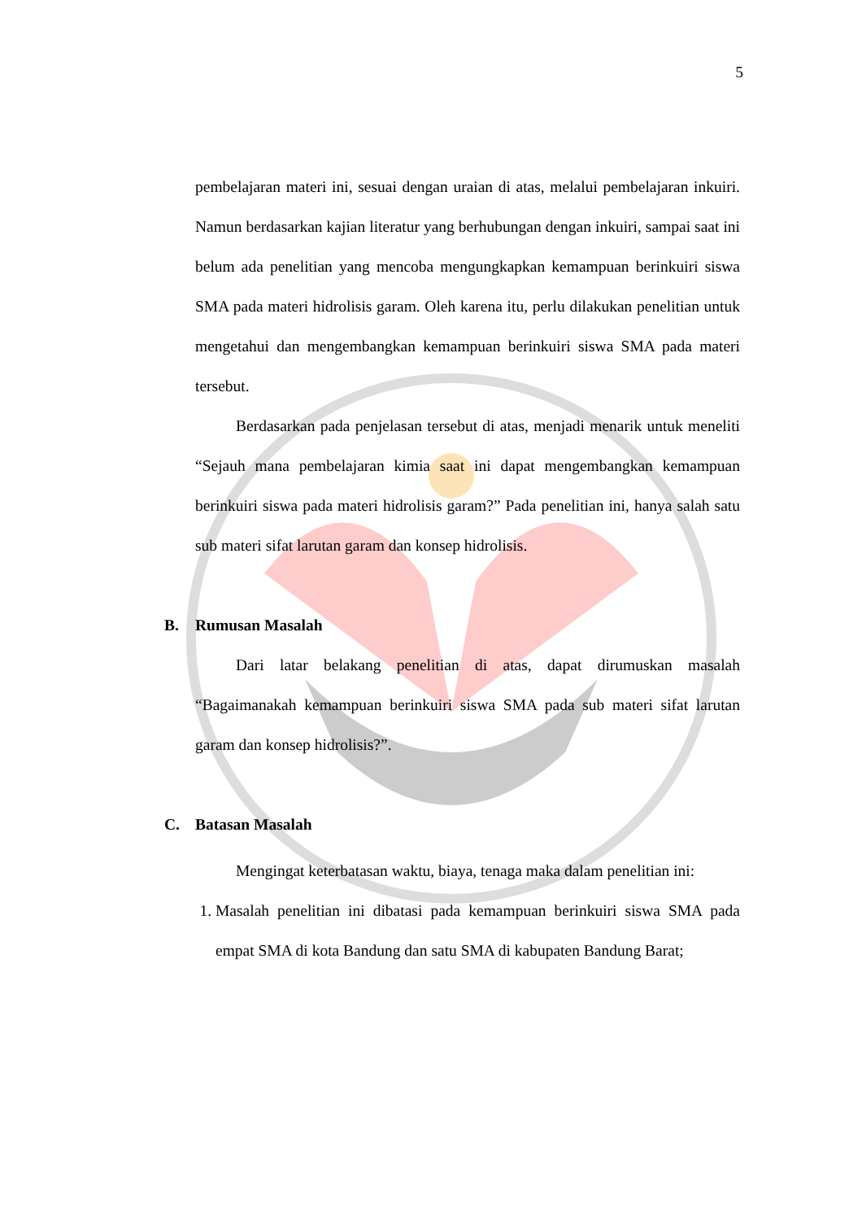5
pembelajaran materi ini, sesuai dengan uraian di atas, melalui pembelajaran inkuiri. Namun berdasarkan kajian literatur yang berhubungan dengan inkuiri, sampai saat ini belum ada penelitian yang mencoba mengungkapkan kemampuan berinkuiri siswa SMA pada materi hidrolisis garam. Oleh karena itu, perlu dilakukan penelitian untuk mengetahui dan mengembangkan kemampuan berinkuiri siswa SMA pada materi tersebut.
Berdasarkan pada penjelasan tersebut di atas, menjadi menarik untuk meneliti “Sejauh mana pembelajaran kimia saat ini dapat mengembangkan kemampuan berinkuiri siswa pada materi hidrolisis garam?” Pada penelitian ini, hanya salah satu sub materi sifat larutan garam dan konsep hidrolisis.
B. Rumusan Masalah
Dari latar belakang penelitian di atas, dapat dirumuskan masalah “Bagaimanakah kemampuan berinkuiri siswa SMA pada sub materi sifat larutan garam dan konsep hidrolisis?”.
C. Batasan Masalah
Mengingat keterbatasan waktu, biaya, tenaga maka dalam penelitian ini:
1. Masalah penelitian ini dibatasi pada kemampuan berinkuiri siswa SMA pada empat SMA di kota Bandung dan satu SMA di kabupaten Bandung Barat;